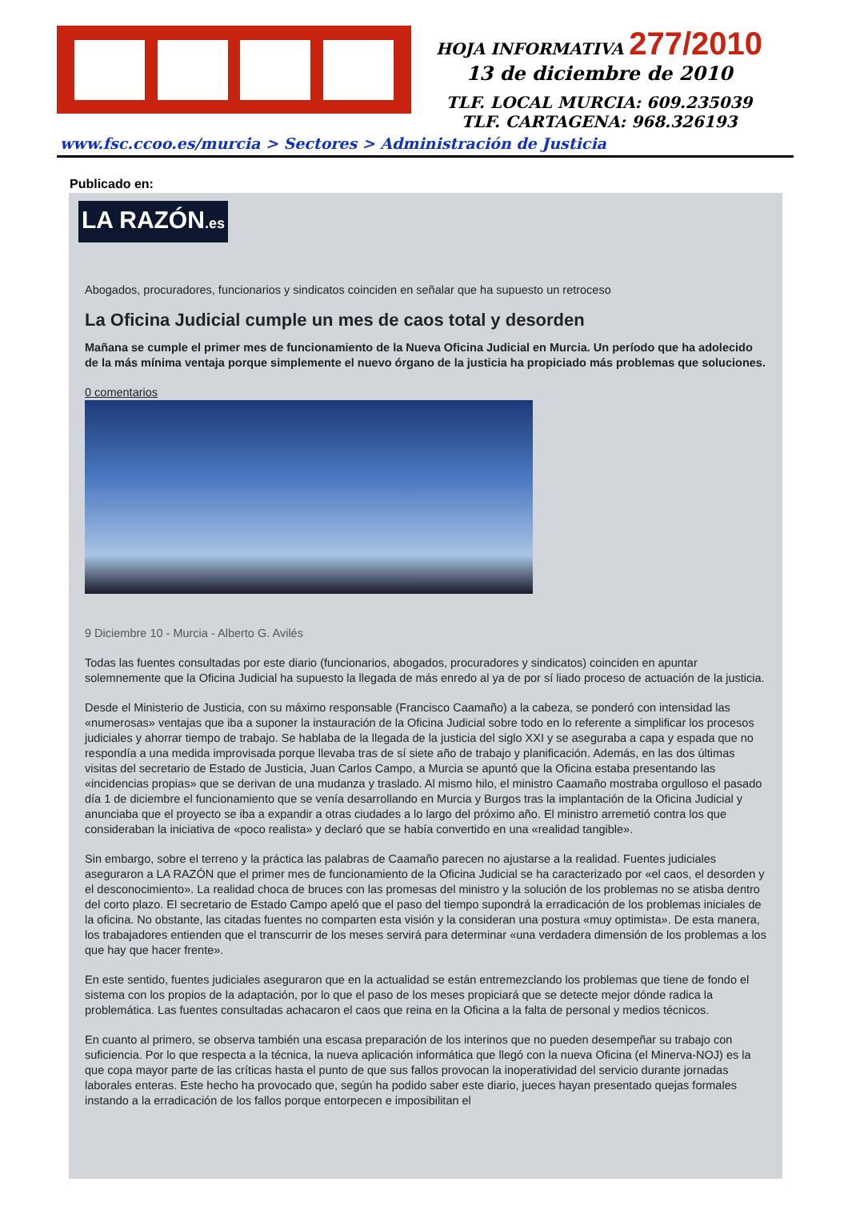HOJA INFORMATIVA 277/2010
13 de diciembre de 2010
TLF. LOCAL MURCIA: 609.235039
TLF. CARTAGENA: 968.326193
www.fsc.ccoo.es/murcia > Sectores > Administración de Justicia
Publicado en:
LA RAZÓN.es
Abogados, procuradores, funcionarios y sindicatos coinciden en señalar que ha supuesto un retroceso
La Oficina Judicial cumple un mes de caos total y desorden
Mañana se cumple el primer mes de funcionamiento de la Nueva Oficina Judicial en Murcia. Un período que ha adolecido de la más mínima ventaja porque simplemente el nuevo órgano de la justicia ha propiciado más problemas que soluciones.
0 comentarios
9 Diciembre 10 - Murcia - Alberto G. Avilés
Todas las fuentes consultadas por este diario (funcionarios, abogados, procuradores y sindicatos) coinciden en apuntar solemnemente que la Oficina Judicial ha supuesto la llegada de más enredo al ya de por sí liado proceso de actuación de la justicia.
Desde el Ministerio de Justicia, con su máximo responsable (Francisco Caamaño) a la cabeza, se ponderó con intensidad las «numerosas» ventajas que iba a suponer la instauración de la Oficina Judicial sobre todo en lo referente a simplificar los procesos judiciales y ahorrar tiempo de trabajo. Se hablaba de la llegada de la justicia del siglo XXI y se aseguraba a capa y espada que no respondía a una medida improvisada porque llevaba tras de sí siete año de trabajo y planificación. Además, en las dos últimas visitas del secretario de Estado de Justicia, Juan Carlos Campo, a Murcia se apuntó que la Oficina estaba presentando las «incidencias propias» que se derivan de una mudanza y traslado. Al mismo hilo, el ministro Caamaño mostraba orgulloso el pasado día 1 de diciembre el funcionamiento que se venía desarrollando en Murcia y Burgos tras la implantación de la Oficina Judicial y anunciaba que el proyecto se iba a expandir a otras ciudades a lo largo del próximo año. El ministro arremetió contra los que consideraban la iniciativa de «poco realista» y declaró que se había convertido en una «realidad tangible».
Sin embargo, sobre el terreno y la práctica las palabras de Caamaño parecen no ajustarse a la realidad. Fuentes judiciales aseguraron a LA RAZÓN que el primer mes de funcionamiento de la Oficina Judicial se ha caracterizado por «el caos, el desorden y el desconocimiento». La realidad choca de bruces con las promesas del ministro y la solución de los problemas no se atisba dentro del corto plazo. El secretario de Estado Campo apeló que el paso del tiempo supondrá la erradicación de los problemas iniciales de la oficina. No obstante, las citadas fuentes no comparten esta visión y la consideran una postura «muy optimista». De esta manera, los trabajadores entienden que el transcurrir de los meses servirá para determinar «una verdadera dimensión de los problemas a los que hay que hacer frente».
En este sentido, fuentes judiciales aseguraron que en la actualidad se están entremezclando los problemas que tiene de fondo el sistema con los propios de la adaptación, por lo que el paso de los meses propiciará que se detecte mejor dónde radica la problemática. Las fuentes consultadas achacaron el caos que reina en la Oficina a la falta de personal y medios técnicos.
En cuanto al primero, se observa también una escasa preparación de los interinos que no pueden desempeñar su trabajo con suficiencia. Por lo que respecta a la técnica, la nueva aplicación informática que llegó con la nueva Oficina (el Minerva-NOJ) es la que copa mayor parte de las críticas hasta el punto de que sus fallos provocan la inoperatividad del servicio durante jornadas laborales enteras. Este hecho ha provocado que, según ha podido saber este diario, jueces hayan presentado quejas formales instando a la erradicación de los fallos porque entorpecen e imposibilitan el